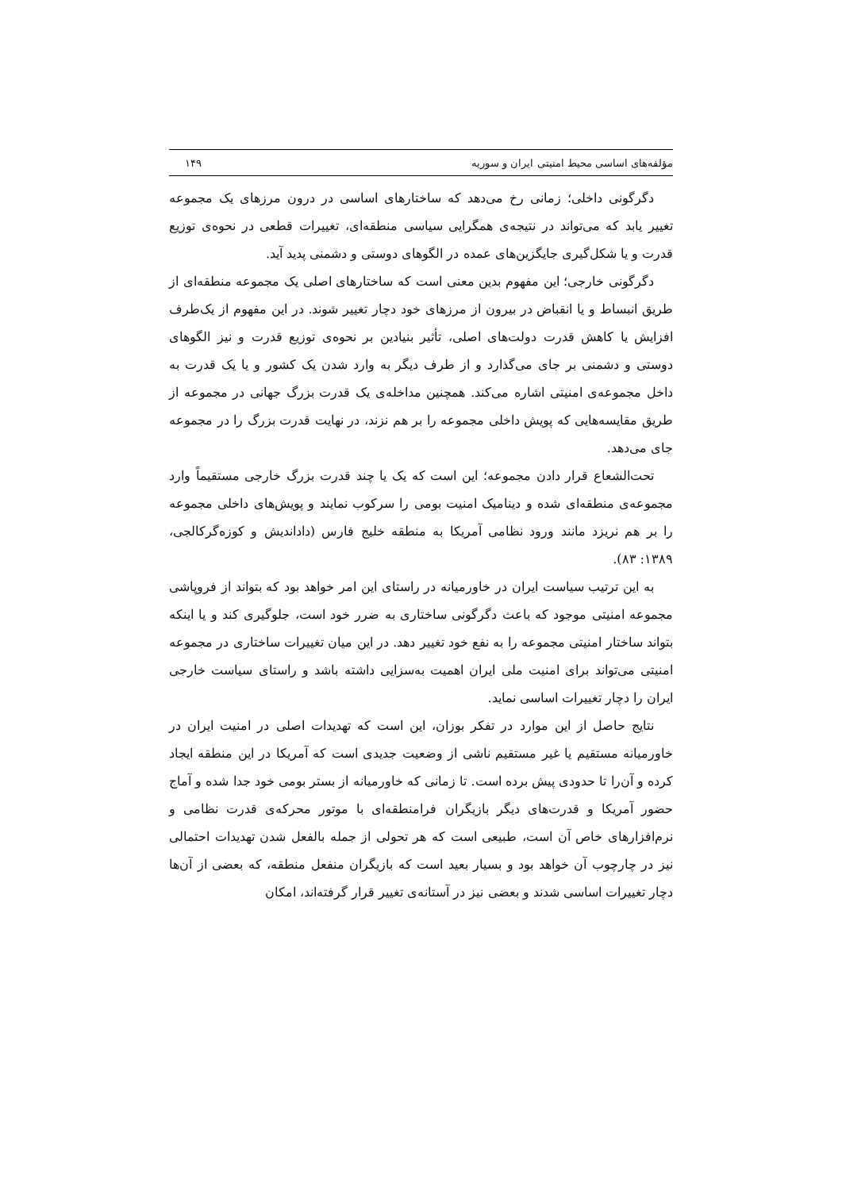مؤلفه‌های اساسی محیط امنیتی ایران و سوریه ۱۴۹
دگرگونی داخلی؛ زمانی رخ می‌دهد که ساختارهای اساسی در درون مرزهای یک مجموعه تغییر یابد که می‌تواند در نتیجه‌ی همگرایی سیاسی منطقه‌ای، تغییرات قطعی در نحوه‌ی توزیع قدرت و یا شکل‌گیری جایگزین‌های عمده در الگوهای دوستی و دشمنی پدید آید.
دگرگونی خارجی؛ این مفهوم بدین معنی است که ساختارهای اصلی یک مجموعه منطقه‌ای از طریق انبساط و یا انقباض در بیرون از مرزهای خود دچار تغییر شوند. در این مفهوم از یک‌طرف افزایش یا کاهش قدرت دولت‌های اصلی، تأثیر بنیادین بر نحوه‌ی توزیع قدرت و نیز الگوهای دوستی و دشمنی بر جای می‌گذارد و از طرف دیگر به وارد شدن یک کشور و یا یک قدرت به داخل مجموعه‌ی امنیتی اشاره می‌کند. همچنین مداخله‌ی یک قدرت بزرگ جهانی در مجموعه از طریق مقایسه‌هایی که پویش داخلی مجموعه را بر هم نزند، در نهایت قدرت بزرگ را در مجموعه جای می‌دهد.
تحت‌الشعاع قرار دادن مجموعه؛ این است که یک یا چند قدرت بزرگ خارجی مستقیماً وارد مجموعه‌ی منطقه‌ای شده و دینامیک امنیت بومی را سرکوب نمایند و پویش‌های داخلی مجموعه را بر هم نریزد مانند ورود نظامی آمریکا به منطقه خلیج فارس (دادانديش و کوزه‌گرکالجی، ۱۳۸۹: ۸۳).
به این ترتیب سیاست ایران در خاورمیانه در راستای این امر خواهد بود که بتواند از فروپاشی مجموعه امنیتی موجود که باعث دگرگونی ساختاری به ضرر خود است، جلوگیری کند و یا اینکه بتواند ساختار امنیتی مجموعه را به نفع خود تغییر دهد. در این میان تغییرات ساختاری در مجموعه امنیتی می‌تواند برای امنیت ملی ایران اهمیت به‌سزایی داشته باشد و راستای سیاست خارجی ایران را دچار تغییرات اساسی نماید.
نتایج حاصل از این موارد در تفکر بوزان، این است که تهدیدات اصلی در امنیت ایران در خاورمیانه مستقیم یا غیر مستقیم ناشی از وضعیت جدیدی است که آمریکا در این منطقه ایجاد کرده و آن‌را تا حدودی پیش برده است. تا زمانی که خاورمیانه از بستر بومی خود جدا شده و آماج حضور آمریکا و قدرت‌های دیگر بازیگران فرامنطقه‌ای با موتور محرکه‌ی قدرت نظامی و نرم‌افزارهای خاص آن است، طبیعی است که هر تحولی از جمله بالفعل شدن تهدیدات احتمالی نیز در چارچوب آن خواهد بود و بسیار بعید است که بازیگران منفعل منطقه، که بعضی از آن‌ها دچار تغییرات اساسی شدند و بعضی نیز در آستانه‌ی تغییر قرار گرفته‌اند، امکان